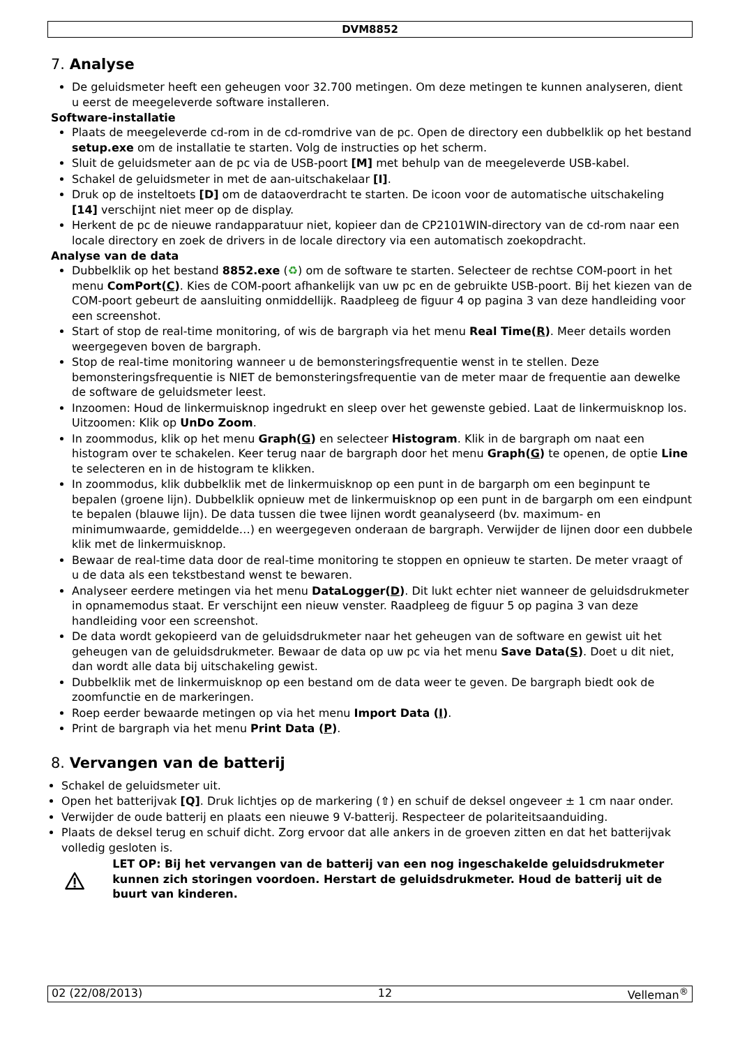DVM8852
7. Analyse
De geluidsmeter heeft een geheugen voor 32.700 metingen. Om deze metingen te kunnen analyseren, dient u eerst de meegeleverde software installeren.
Software-installatie
Plaats de meegeleverde cd-rom in de cd-romdrive van de pc. Open de directory een dubbelklik op het bestand setup.exe om de installatie te starten. Volg de instructies op het scherm.
Sluit de geluidsmeter aan de pc via de USB-poort [M] met behulp van de meegeleverde USB-kabel.
Schakel de geluidsmeter in met de aan-uitschakelaar [I].
Druk op de insteltoets [D] om de dataoverdracht te starten. De icoon voor de automatische uitschakeling [14] verschijnt niet meer op de display.
Herkent de pc de nieuwe randapparatuur niet, kopieer dan de CP2101WIN-directory van de cd-rom naar een locale directory en zoek de drivers in de locale directory via een automatisch zoekopdracht.
Analyse van de data
Dubbelklik op het bestand 8852.exe (♻) om de software te starten. Selecteer de rechtse COM-poort in het menu ComPort(C). Kies de COM-poort afhankelijk van uw pc en de gebruikte USB-poort. Bij het kiezen van de COM-poort gebeurt de aansluiting onmiddellijk. Raadpleeg de figuur 4 op pagina 3 van deze handleiding voor een screenshot.
Start of stop de real-time monitoring, of wis de bargraph via het menu Real Time(R). Meer details worden weergegeven boven de bargraph.
Stop de real-time monitoring wanneer u de bemonsteringsfrequentie wenst in te stellen. Deze bemonsteringsfrequentie is NIET de bemonsteringsfrequentie van de meter maar de frequentie aan dewelke de software de geluidsmeter leest.
Inzoomen: Houd de linkermuisknop ingedrukt en sleep over het gewenste gebied. Laat de linkermuisknop los.
Uitzoomen: Klik op UnDo Zoom.
In zoommodus, klik op het menu Graph(G) en selecteer Histogram. Klik in de bargraph om naat een histogram over te schakelen. Keer terug naar de bargraph door het menu Graph(G) te openen, de optie Line te selecteren en in de histogram te klikken.
In zoommodus, klik dubbelklik met de linkermuisknop op een punt in de bargarph om een beginpunt te bepalen (groene lijn). Dubbelklik opnieuw met de linkermuisknop op een punt in de bargarph om een eindpunt te bepalen (blauwe lijn). De data tussen die twee lijnen wordt geanalyseerd (bv. maximum- en minimumwaarde, gemiddelde…) en weergegeven onderaan de bargraph. Verwijder de lijnen door een dubbele klik met de linkermuisknop.
Bewaar de real-time data door de real-time monitoring te stoppen en opnieuw te starten. De meter vraagt of u de data als een tekstbestand wenst te bewaren.
Analyseer eerdere metingen via het menu DataLogger(D). Dit lukt echter niet wanneer de geluidsdrukmeter in opnamemodus staat. Er verschijnt een nieuw venster. Raadpleeg de figuur 5 op pagina 3 van deze handleiding voor een screenshot.
De data wordt gekopieerd van de geluidsdrukmeter naar het geheugen van de software en gewist uit het geheugen van de geluidsdrukmeter. Bewaar de data op uw pc via het menu Save Data(S). Doet u dit niet, dan wordt alle data bij uitschakeling gewist.
Dubbelklik met de linkermuisknop op een bestand om de data weer te geven. De bargraph biedt ook de zoomfunctie en de markeringen.
Roep eerder bewaarde metingen op via het menu Import Data (I).
Print de bargraph via het menu Print Data (P).
8. Vervangen van de batterij
Schakel de geluidsmeter uit.
Open het batterijvak [Q]. Druk lichtjes op de markering (⇧) en schuif de deksel ongeveer ± 1 cm naar onder.
Verwijder de oude batterij en plaats een nieuwe 9 V-batterij. Respecteer de polariteitsaanduiding.
Plaats de deksel terug en schuif dicht. Zorg ervoor dat alle ankers in de groeven zitten en dat het batterijvak volledig gesloten is.
LET OP: Bij het vervangen van de batterij van een nog ingeschakelde geluidsdrukmeter kunnen zich storingen voordoen. Herstart de geluidsdrukmeter. Houd de batterij uit de buurt van kinderen.
02 (22/08/2013) 12 Velleman<sup>®</sup>